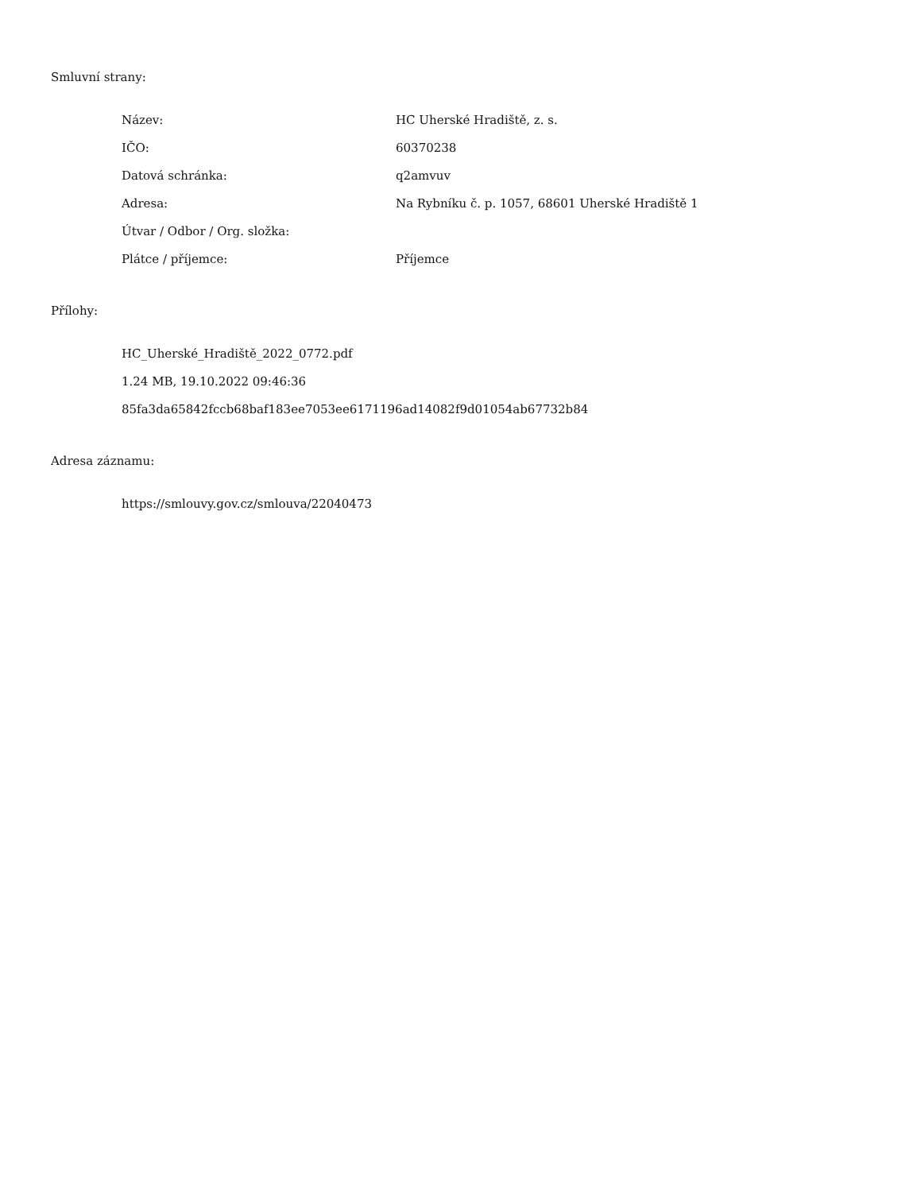Smluvní strany:
| Název: | HC Uherské Hradiště, z. s. |
| IČO: | 60370238 |
| Datová schránka: | q2amvuv |
| Adresa: | Na Rybníku č. p. 1057, 68601 Uherské Hradiště 1 |
| Útvar / Odbor / Org. složka: | |
| Plátce / příjemce: | Příjemce |
Přílohy:
HC_Uherské_Hradiště_2022_0772.pdf
1.24 MB, 19.10.2022 09:46:36
85fa3da65842fccb68baf183ee7053ee6171196ad14082f9d01054ab67732b84
Adresa záznamu:
https://smlouvy.gov.cz/smlouva/22040473